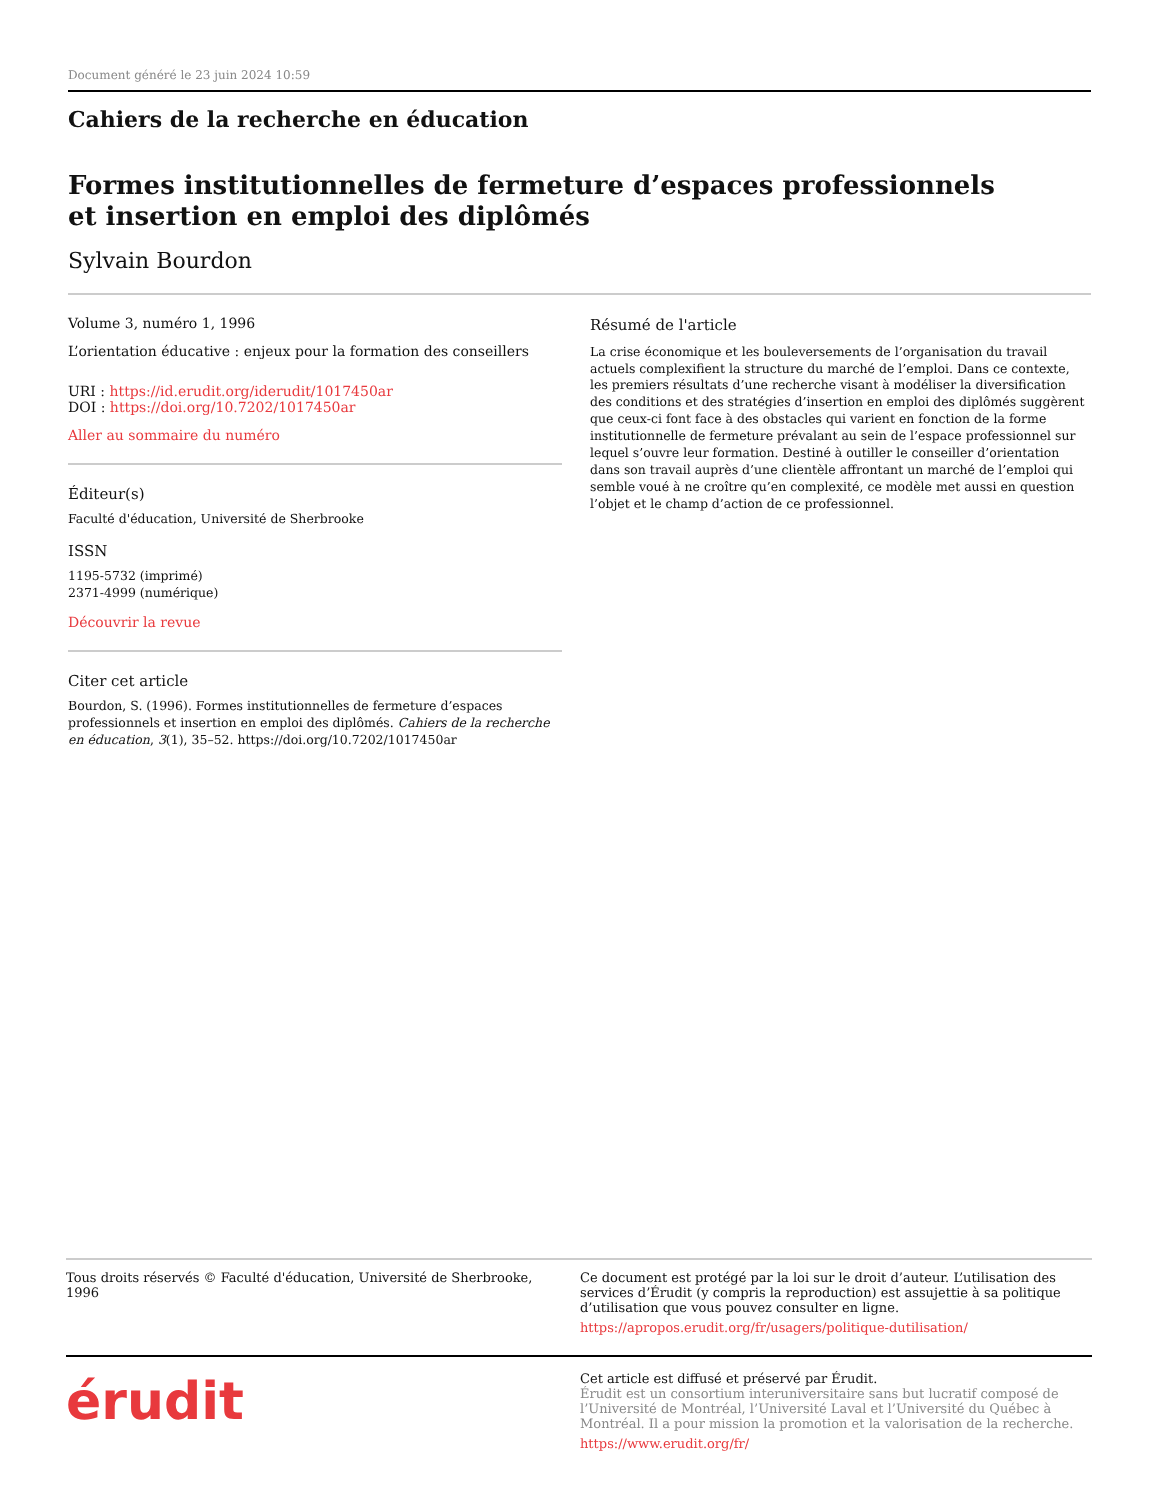Document généré le 23 juin 2024 10:59
Cahiers de la recherche en éducation
Formes institutionnelles de fermeture d’espaces professionnels
et insertion en emploi des diplômés
Sylvain Bourdon
Volume 3, numéro 1, 1996
L’orientation éducative : enjeux pour la formation des conseillers
URI : https://id.erudit.org/iderudit/1017450ar
DOI : https://doi.org/10.7202/1017450ar
Aller au sommaire du numéro
Éditeur(s)
Faculté d'éducation, Université de Sherbrooke
ISSN
1195-5732 (imprimé)
2371-4999 (numérique)
Découvrir la revue
Citer cet article
Bourdon, S. (1996). Formes institutionnelles de fermeture d’espaces professionnels et insertion en emploi des diplômés. Cahiers de la recherche en éducation, 3(1), 35–52. https://doi.org/10.7202/1017450ar
Résumé de l'article
La crise économique et les bouleversements de l’organisation du travail actuels complexifient la structure du marché de l’emploi. Dans ce contexte, les premiers résultats d’une recherche visant à modéliser la diversification des conditions et des stratégies d’insertion en emploi des diplômés suggèrent que ceux-ci font face à des obstacles qui varient en fonction de la forme institutionnelle de fermeture prévalant au sein de l’espace professionnel sur lequel s’ouvre leur formation. Destiné à outiller le conseiller d’orientation dans son travail auprès d’une clientèle affrontant un marché de l’emploi qui semble voué à ne croître qu’en complexité, ce modèle met aussi en question l’objet et le champ d’action de ce professionnel.
Tous droits réservés © Faculté d'éducation, Université de Sherbrooke, 1996
Ce document est protégé par la loi sur le droit d’auteur. L’utilisation des services d’Érudit (y compris la reproduction) est assujettie à sa politique d’utilisation que vous pouvez consulter en ligne.
https://apropos.erudit.org/fr/usagers/politique-dutilisation/
érudit
Cet article est diffusé et préservé par Érudit.
Érudit est un consortium interuniversitaire sans but lucratif composé de l’Université de Montréal, l’Université Laval et l’Université du Québec à Montréal. Il a pour mission la promotion et la valorisation de la recherche.
https://www.erudit.org/fr/